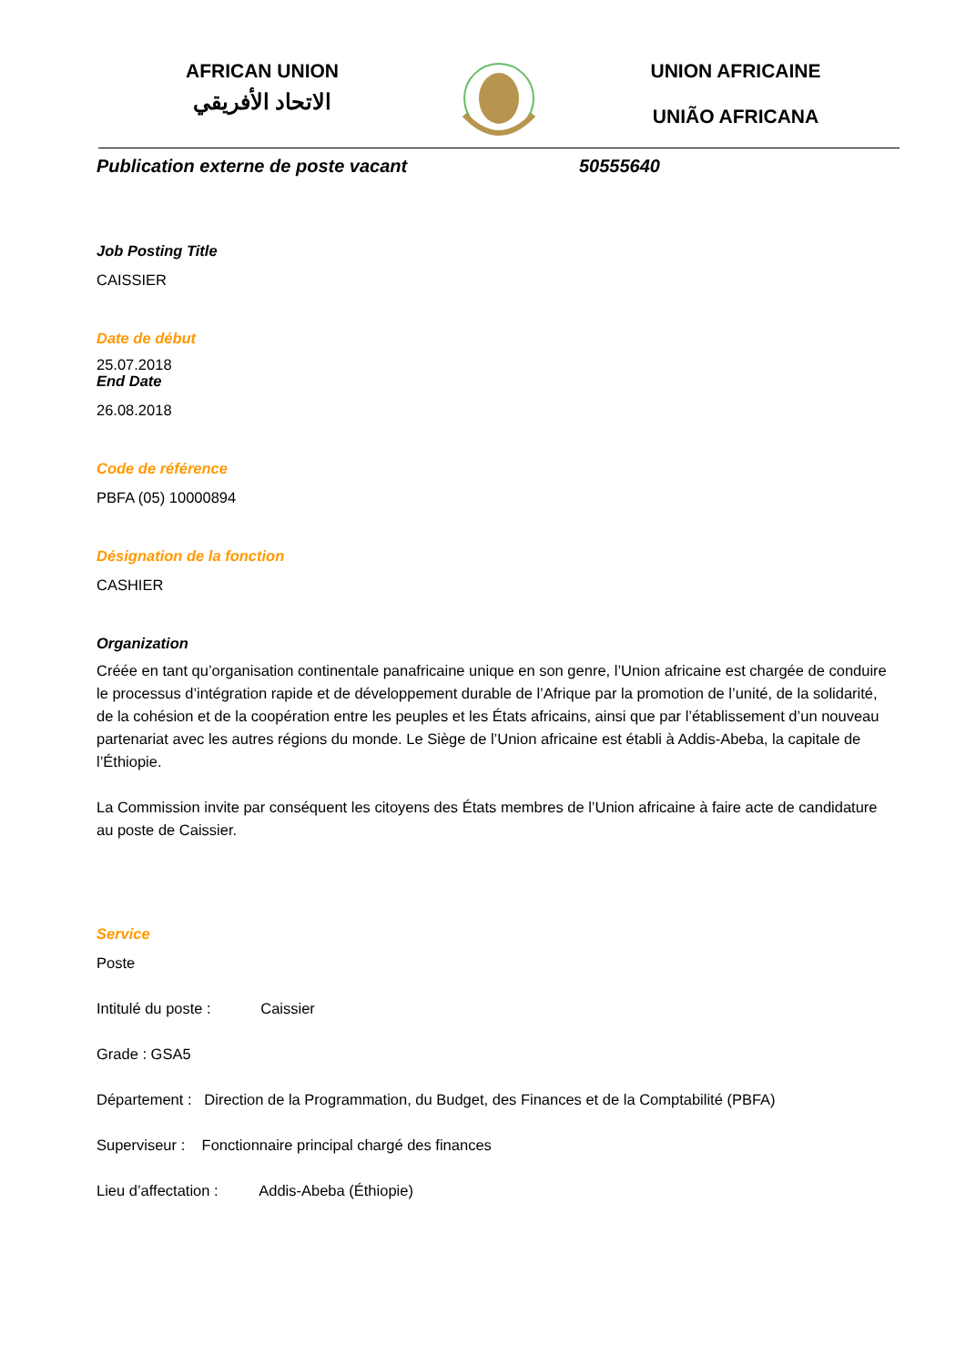AFRICAN UNION
الاتحاد الأفريقي
UNION AFRICAINE
UNIÃO AFRICANA
Publication externe de poste vacant 50555640
Job Posting Title
CAISSIER
Date de début
25.07.2018
End Date
26.08.2018
Code de référence
PBFA (05) 10000894
Désignation de la fonction
CASHIER
Organization
Créée en tant qu’organisation continentale panafricaine unique en son genre, l’Union africaine est chargée de conduire le processus d’intégration rapide et de développement durable de l’Afrique par la promotion de l’unité, de la solidarité, de la cohésion et de la coopération entre les peuples et les États africains, ainsi que par l’établissement d’un nouveau partenariat avec les autres régions du monde. Le Siège de l’Union africaine est établi à Addis-Abeba, la capitale de l’Éthiopie.
La Commission invite par conséquent les citoyens des États membres de l’Union africaine à faire acte de candidature au poste de Caissier.
Service
Poste
Intitulé du poste : Caissier
Grade : GSA5
Département : Direction de la Programmation, du Budget, des Finances et de la Comptabilité (PBFA)
Superviseur : Fonctionnaire principal chargé des finances
Lieu d’affectation : Addis-Abeba (Éthiopie)